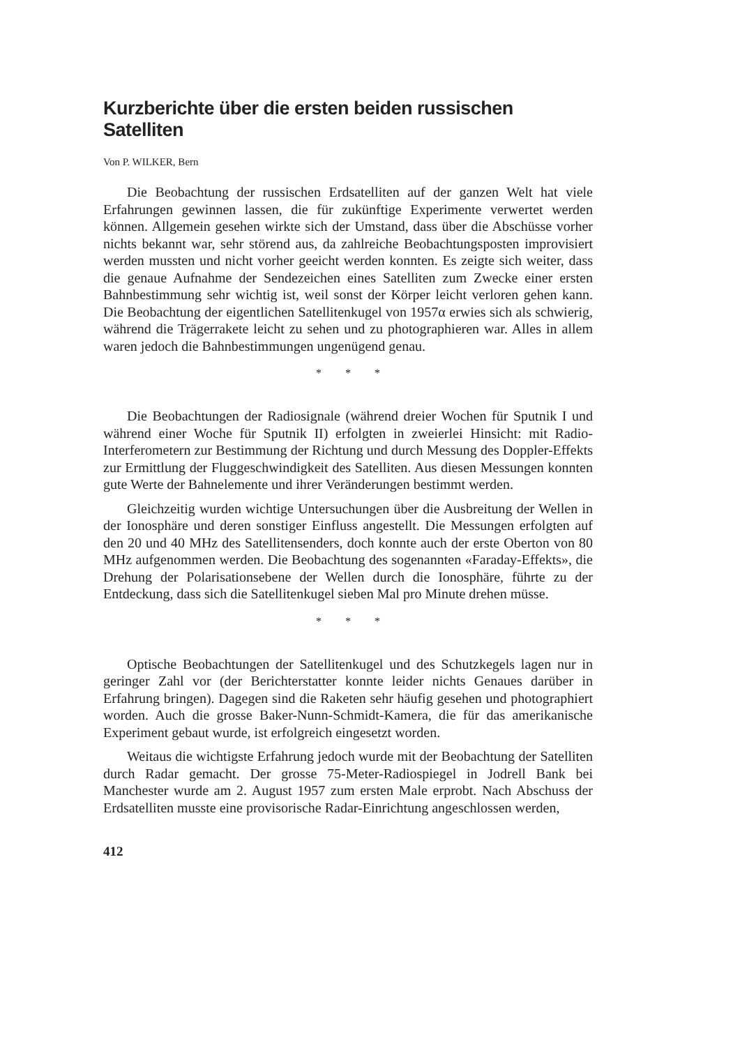Kurzberichte über die ersten beiden russischen Satelliten
Von P. WILKER, Bern
Die Beobachtung der russischen Erdsatelliten auf der ganzen Welt hat viele Erfahrungen gewinnen lassen, die für zukünftige Experimente verwertet werden können. Allgemein gesehen wirkte sich der Umstand, dass über die Abschüsse vorher nichts bekannt war, sehr störend aus, da zahlreiche Beobachtungsposten improvisiert werden mussten und nicht vorher geeicht werden konnten. Es zeigte sich weiter, dass die genaue Aufnahme der Sendezeichen eines Satelliten zum Zwecke einer ersten Bahnbestimmung sehr wichtig ist, weil sonst der Körper leicht verloren gehen kann. Die Beobachtung der eigentlichen Satellitenkugel von 1957α erwies sich als schwierig, während die Trägerrakete leicht zu sehen und zu photographieren war. Alles in allem waren jedoch die Bahnbestimmungen ungenügend genau.
* * *
Die Beobachtungen der Radiosignale (während dreier Wochen für Sputnik I und während einer Woche für Sputnik II) erfolgten in zweierlei Hinsicht: mit Radio-Interferometern zur Bestimmung der Richtung und durch Messung des Doppler-Effekts zur Ermittlung der Fluggeschwindigkeit des Satelliten. Aus diesen Messungen konnten gute Werte der Bahnelemente und ihrer Veränderungen bestimmt werden.
Gleichzeitig wurden wichtige Untersuchungen über die Ausbreitung der Wellen in der Ionosphäre und deren sonstiger Einfluss angestellt. Die Messungen erfolgten auf den 20 und 40 MHz des Satellitensenders, doch konnte auch der erste Oberton von 80 MHz aufgenommen werden. Die Beobachtung des sogenannten «Faraday-Effekts», die Drehung der Polarisationsebene der Wellen durch die Ionosphäre, führte zu der Entdeckung, dass sich die Satellitenkugel sieben Mal pro Minute drehen müsse.
* * *
Optische Beobachtungen der Satellitenkugel und des Schutzkegels lagen nur in geringer Zahl vor (der Berichterstatter konnte leider nichts Genaues darüber in Erfahrung bringen). Dagegen sind die Raketen sehr häufig gesehen und photographiert worden. Auch die grosse Baker-Nunn-Schmidt-Kamera, die für das amerikanische Experiment gebaut wurde, ist erfolgreich eingesetzt worden.
Weitaus die wichtigste Erfahrung jedoch wurde mit der Beobachtung der Satelliten durch Radar gemacht. Der grosse 75-Meter-Radiospiegel in Jodrell Bank bei Manchester wurde am 2. August 1957 zum ersten Male erprobt. Nach Abschuss der Erdsatelliten musste eine provisorische Radar-Einrichtung angeschlossen werden,
412